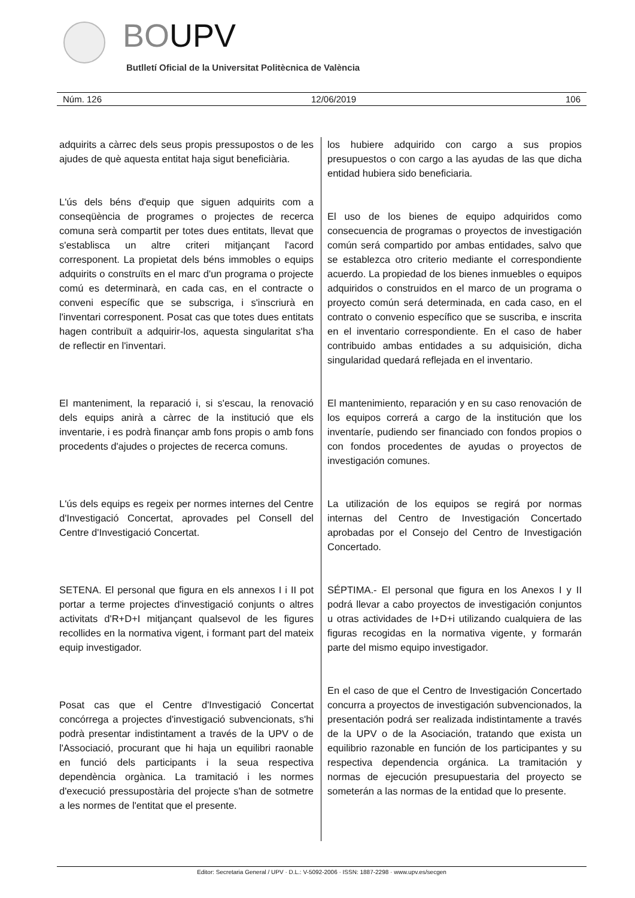BOUPV
Butlletí Oficial de la Universitat Politècnica de València
Núm. 126 12/06/2019 106
adquirits a càrrec dels seus propis pressupostos o de les ajudes de què aquesta entitat haja sigut beneficiària.
L'ús dels béns d'equip que siguen adquirits com a conseqüència de programes o projectes de recerca comuna serà compartit per totes dues entitats, llevat que s'establisca un altre criteri mitjançant l'acord corresponent. La propietat dels béns immobles o equips adquirits o construïts en el marc d'un programa o projecte comú es determinarà, en cada cas, en el contracte o conveni específic que se subscriga, i s'inscriurà en l'inventari corresponent. Posat cas que totes dues entitats hagen contribuït a adquirir-los, aquesta singularitat s'ha de reflectir en l'inventari.
El manteniment, la reparació i, si s'escau, la renovació dels equips anirà a càrrec de la institució que els inventarie, i es podrà finançar amb fons propis o amb fons procedents d'ajudes o projectes de recerca comuns.
L'ús dels equips es regeix per normes internes del Centre d'Investigació Concertat, aprovades pel Consell del Centre d'Investigació Concertat.
SETENA. El personal que figura en els annexos I i II pot portar a terme projectes d'investigació conjunts o altres activitats d'R+D+I mitjançant qualsevol de les figures recollides en la normativa vigent, i formant part del mateix equip investigador.
Posat cas que el Centre d'Investigació Concertat concórrega a projectes d'investigació subvencionats, s'hi podrà presentar indistintament a través de la UPV o de l'Associació, procurant que hi haja un equilibri raonable en funció dels participants i la seua respectiva dependència orgànica. La tramitació i les normes d'execució pressupostària del projecte s'han de sotmetre a les normes de l'entitat que el presente.
los hubiere adquirido con cargo a sus propios presupuestos o con cargo a las ayudas de las que dicha entidad hubiera sido beneficiaria.
El uso de los bienes de equipo adquiridos como consecuencia de programas o proyectos de investigación común será compartido por ambas entidades, salvo que se establezca otro criterio mediante el correspondiente acuerdo. La propiedad de los bienes inmuebles o equipos adquiridos o construidos en el marco de un programa o proyecto común será determinada, en cada caso, en el contrato o convenio específico que se suscriba, e inscrita en el inventario correspondiente. En el caso de haber contribuido ambas entidades a su adquisición, dicha singularidad quedará reflejada en el inventario.
El mantenimiento, reparación y en su caso renovación de los equipos correrá a cargo de la institución que los inventaríe, pudiendo ser financiado con fondos propios o con fondos procedentes de ayudas o proyectos de investigación comunes.
La utilización de los equipos se regirá por normas internas del Centro de Investigación Concertado aprobadas por el Consejo del Centro de Investigación Concertado.
SÉPTIMA.- El personal que figura en los Anexos I y II podrá llevar a cabo proyectos de investigación conjuntos u otras actividades de I+D+i utilizando cualquiera de las figuras recogidas en la normativa vigente, y formarán parte del mismo equipo investigador.
En el caso de que el Centro de Investigación Concertado concurra a proyectos de investigación subvencionados, la presentación podrá ser realizada indistintamente a través de la UPV o de la Asociación, tratando que exista un equilibrio razonable en función de los participantes y su respectiva dependencia orgánica. La tramitación y normas de ejecución presupuestaria del proyecto se someterán a las normas de la entidad que lo presente.
Editor: Secretaria General / UPV · D.L.: V-5092-2006 · ISSN: 1887-2298 · www.upv.es/secgen